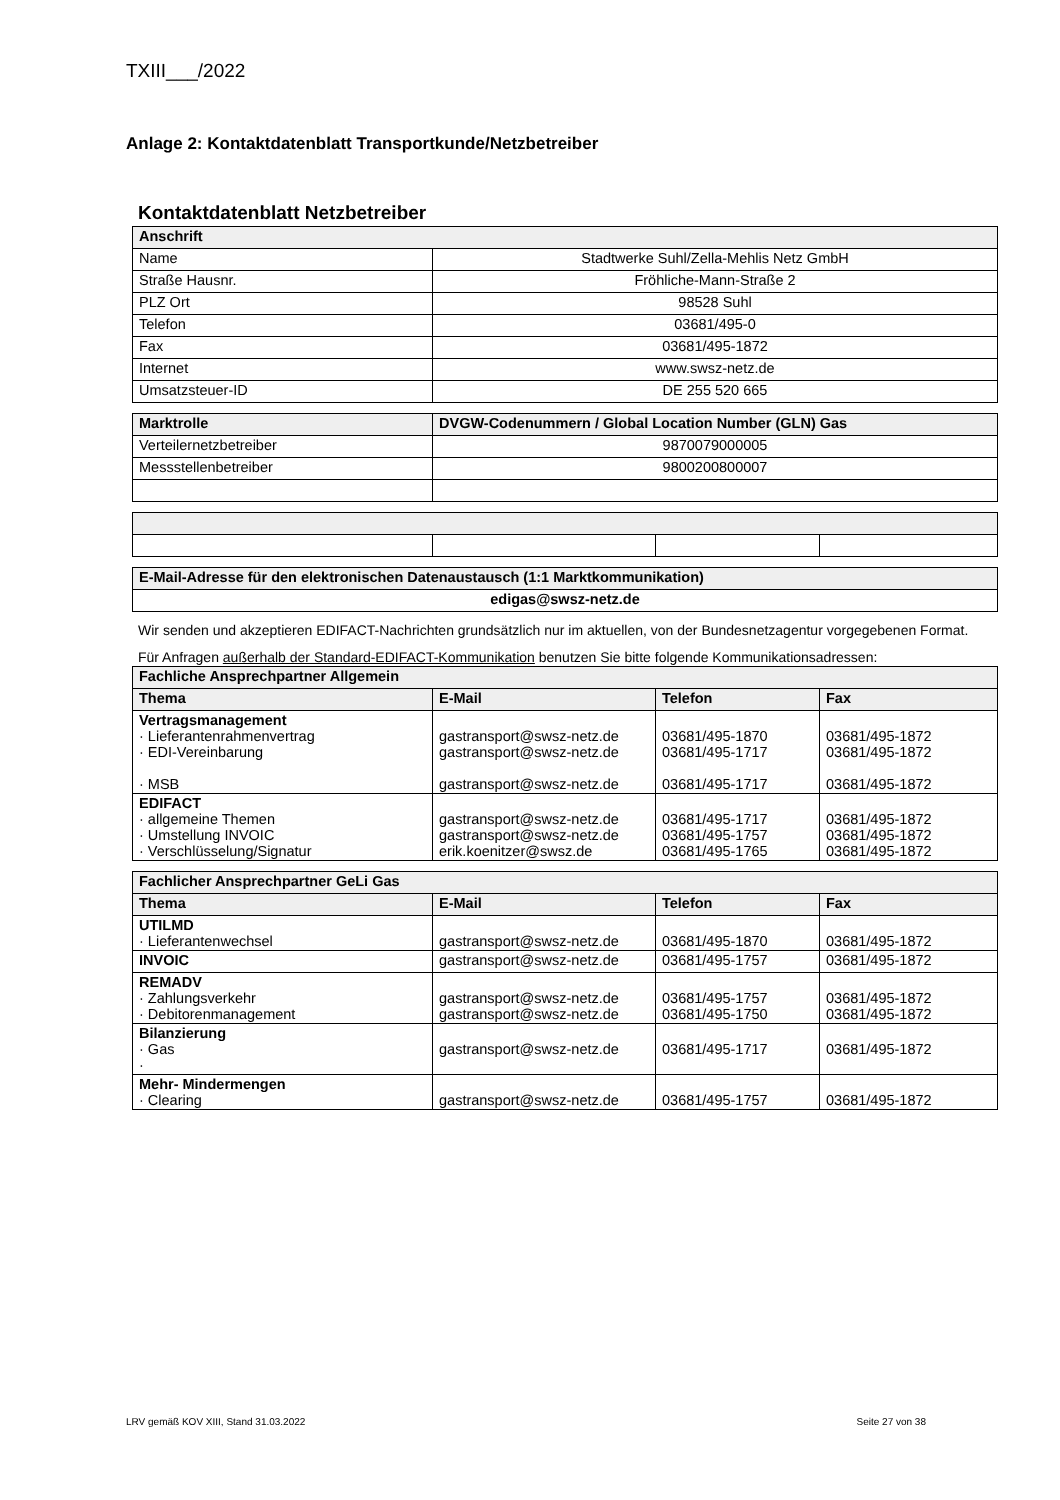TXIII___/2022
Anlage 2: Kontaktdatenblatt Transportkunde/Netzbetreiber
Kontaktdatenblatt Netzbetreiber
| Anschrift | |
| Name | Stadtwerke Suhl/Zella-Mehlis Netz GmbH |
| Straße Hausnr. | Fröhliche-Mann-Straße 2 |
| PLZ Ort | 98528 Suhl |
| Telefon | 03681/495-0 |
| Fax | 03681/495-1872 |
| Internet | www.swsz-netz.de |
| Umsatzsteuer-ID | DE 255 520 665 |
| Marktrolle | DVGW-Codenummern / Global Location Number (GLN) Gas |
| Verteilernetzbetreiber | 9870079000005 |
| Messstellenbetreiber | 9800200800007 |
| E-Mail-Adresse für den elektronischen Datenaustausch (1:1 Marktkommunikation) |
| edigas@swsz-netz.de |
Wir senden und akzeptieren EDIFACT-Nachrichten grundsätzlich nur im aktuellen, von der Bundesnetzagentur vorgegebenen Format.
Für Anfragen außerhalb der Standard-EDIFACT-Kommunikation benutzen Sie bitte folgende Kommunikationsadressen:
| Fachliche Ansprechpartner Allgemein | | | |
| Thema | E-Mail | Telefon | Fax |
| Vertragsmanagement · Lieferantenrahmenvertrag · EDI-Vereinbarung · MSB | gastransport@swsz-netz.de gastransport@swsz-netz.de gastransport@swsz-netz.de | 03681/495-1870 03681/495-1717 03681/495-1717 | 03681/495-1872 03681/495-1872 03681/495-1872 |
| EDIFACT · allgemeine Themen · Umstellung INVOIC · Verschlüsselung/Signatur | gastransport@swsz-netz.de gastransport@swsz-netz.de erik.koenitzer@swsz.de | 03681/495-1717 03681/495-1757 03681/495-1765 | 03681/495-1872 03681/495-1872 03681/495-1872 |
| Fachlicher Ansprechpartner GeLi Gas | | | |
| Thema | E-Mail | Telefon | Fax |
| UTILMD · Lieferantenwechsel | gastransport@swsz-netz.de | 03681/495-1870 | 03681/495-1872 |
| INVOIC | gastransport@swsz-netz.de | 03681/495-1757 | 03681/495-1872 |
| REMADV · Zahlungsverkehr · Debitorenmanagement | gastransport@swsz-netz.de gastransport@swsz-netz.de | 03681/495-1757 03681/495-1750 | 03681/495-1872 03681/495-1872 |
| Bilanzierung · Gas · | gastransport@swsz-netz.de | 03681/495-1717 | 03681/495-1872 |
| Mehr- Mindermengen · Clearing | gastransport@swsz-netz.de | 03681/495-1757 | 03681/495-1872 |
LRV gemäß KOV XIII, Stand 31.03.2022 Seite 27 von 38